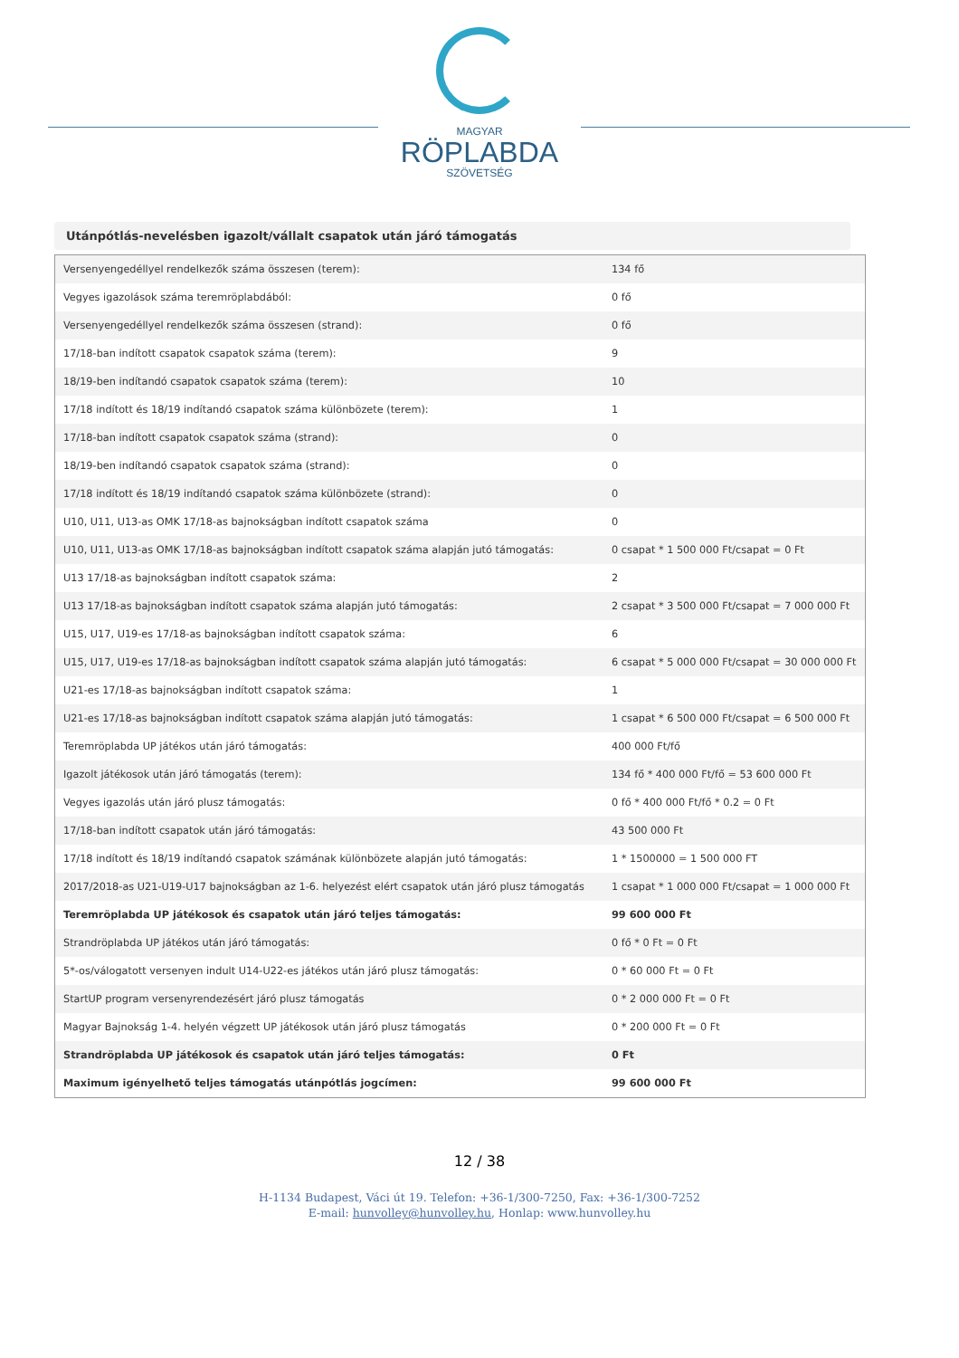MAGYAR
RÖPLABDA
SZÖVETSÉG
Utánpótlás-nevelésben igazolt/vállalt csapatok után járó támogatás
| Versenyengedéllyel rendelkezők száma összesen (terem): | 134 fő |
| Vegyes igazolások száma teremröplabdából: | 0 fő |
| Versenyengedéllyel rendelkezők száma összesen (strand): | 0 fő |
| 17/18-ban indított csapatok csapatok száma (terem): | 9 |
| 18/19-ben indítandó csapatok csapatok száma (terem): | 10 |
| 17/18 indított és 18/19 indítandó csapatok száma különbözete (terem): | 1 |
| 17/18-ban indított csapatok csapatok száma (strand): | 0 |
| 18/19-ben indítandó csapatok csapatok száma (strand): | 0 |
| 17/18 indított és 18/19 indítandó csapatok száma különbözete (strand): | 0 |
| U10, U11, U13-as OMK 17/18-as bajnokságban indított csapatok száma | 0 |
| U10, U11, U13-as OMK 17/18-as bajnokságban indított csapatok száma alapján jutó támogatás: | 0 csapat * 1 500 000 Ft/csapat = 0 Ft |
| U13 17/18-as bajnokságban indított csapatok száma: | 2 |
| U13 17/18-as bajnokságban indított csapatok száma alapján jutó támogatás: | 2 csapat * 3 500 000 Ft/csapat = 7 000 000 Ft |
| U15, U17, U19-es 17/18-as bajnokságban indított csapatok száma: | 6 |
| U15, U17, U19-es 17/18-as bajnokságban indított csapatok száma alapján jutó támogatás: | 6 csapat * 5 000 000 Ft/csapat = 30 000 000 Ft |
| U21-es 17/18-as bajnokságban indított csapatok száma: | 1 |
| U21-es 17/18-as bajnokságban indított csapatok száma alapján jutó támogatás: | 1 csapat * 6 500 000 Ft/csapat = 6 500 000 Ft |
| Teremröplabda UP játékos után járó támogatás: | 400 000 Ft/fő |
| Igazolt játékosok után járó támogatás (terem): | 134 fő * 400 000 Ft/fő = 53 600 000 Ft |
| Vegyes igazolás után járó plusz támogatás: | 0 fő * 400 000 Ft/fő * 0.2 = 0 Ft |
| 17/18-ban indított csapatok után járó támogatás: | 43 500 000 Ft |
| 17/18 indított és 18/19 indítandó csapatok számának különbözete alapján jutó támogatás: | 1 * 1500000 = 1 500 000 FT |
| 2017/2018-as U21-U19-U17 bajnokságban az 1-6. helyezést elért csapatok után járó plusz támogatás | 1 csapat * 1 000 000 Ft/csapat = 1 000 000 Ft |
| Teremröplabda UP játékosok és csapatok után járó teljes támogatás: | 99 600 000 Ft |
| Strandröplabda UP játékos után járó támogatás: | 0 fő * 0 Ft = 0 Ft |
| 5*-os/válogatott versenyen indult U14-U22-es játékos után járó plusz támogatás: | 0 * 60 000 Ft = 0 Ft |
| StartUP program versenyrendezésért járó plusz támogatás | 0 * 2 000 000 Ft = 0 Ft |
| Magyar Bajnokság 1-4. helyén végzett UP játékosok után járó plusz támogatás | 0 * 200 000 Ft = 0 Ft |
| Strandröplabda UP játékosok és csapatok után járó teljes támogatás: | 0 Ft |
| Maximum igényelhető teljes támogatás utánpótlás jogcímen: | 99 600 000 Ft |
12 / 38
H-1134 Budapest, Váci út 19. Telefon: +36-1/300-7250, Fax: +36-1/300-7252
E-mail: hunvolley@hunvolley.hu, Honlap: www.hunvolley.hu